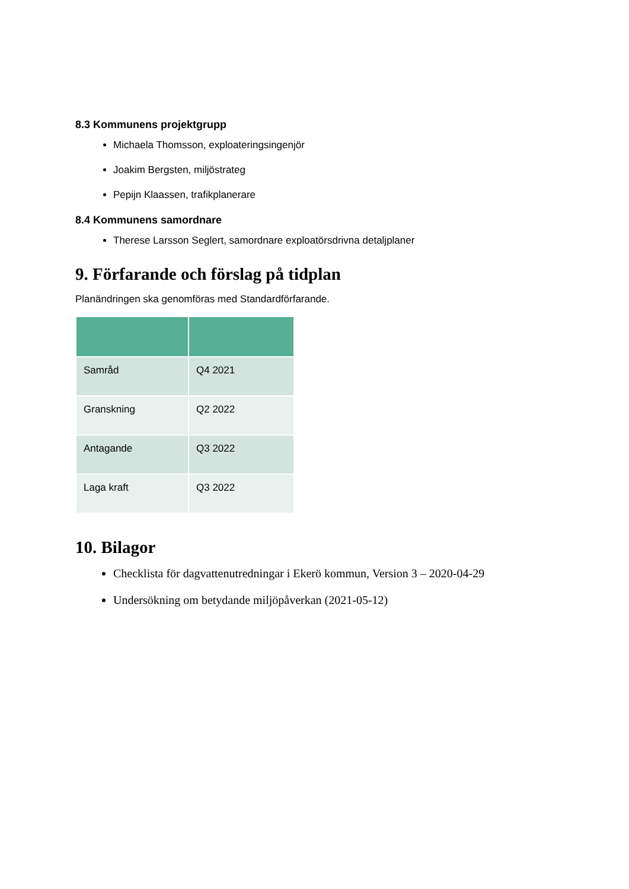8.3 Kommunens projektgrupp
Michaela Thomsson, exploateringsingenjör
Joakim Bergsten, miljöstrateg
Pepijn Klaassen, trafikplanerare
8.4 Kommunens samordnare
Therese Larsson Seglert, samordnare exploatörsdrivna detaljplaner
9. Förfarande och förslag på tidplan
Planändringen ska genomföras med Standardförfarande.
| Samråd | Q4 2021 |
| Granskning | Q2 2022 |
| Antagande | Q3 2022 |
| Laga kraft | Q3 2022 |
10. Bilagor
Checklista för dagvattenutredningar i Ekerö kommun, Version 3 – 2020-04-29
Undersökning om betydande miljöpåverkan (2021-05-12)